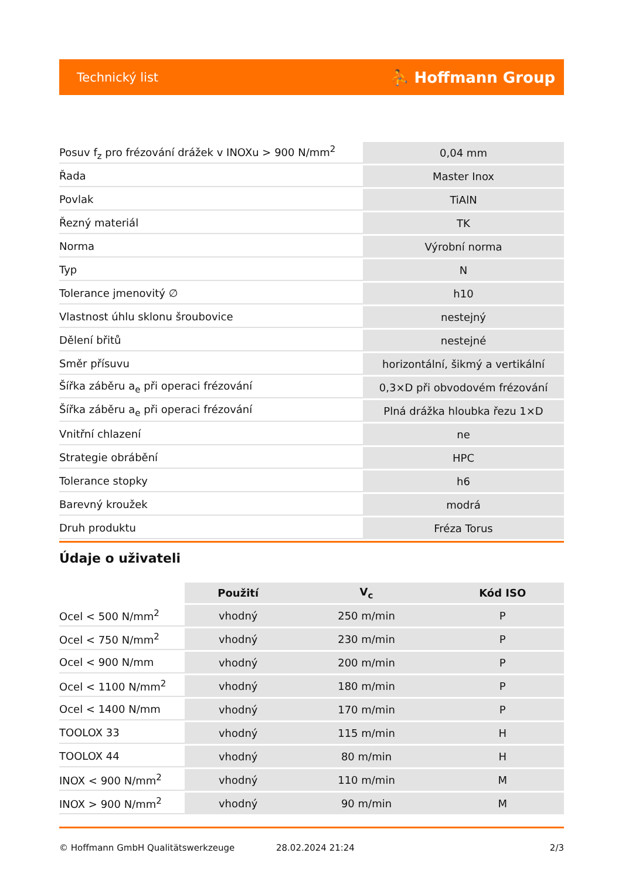Technický list ⛹ Hoffmann Group
| Posuv f<sub>z</sub> pro frézování drážek v INOXu > 900 N/mm<sup>2</sup> | 0,04 mm |
| Řada | Master Inox |
| Povlak | TiAlN |
| Řezný materiál | TK |
| Norma | Výrobní norma |
| Typ | N |
| Tolerance jmenovitý ∅ | h10 |
| Vlastnost úhlu sklonu šroubovice | nestejný |
| Dělení břitů | nestejné |
| Směr přísuvu | horizontální, šikmý a vertikální |
| Šířka záběru a<sub>e</sub> při operaci frézování | 0,3×D při obvodovém frézování |
| Šířka záběru a<sub>e</sub> při operaci frézování | Plná drážka hloubka řezu 1×D |
| Vnitřní chlazení | ne |
| Strategie obrábění | HPC |
| Tolerance stopky | h6 |
| Barevný kroužek | modrá |
| Druh produktu | Fréza Torus |
Údaje o uživateli
| | Použití | V<sub>c</sub> | Kód ISO |
| --- | --- | --- | --- |
| Ocel < 500 N/mm<sup>2</sup> | vhodný | 250 m/min | P |
| Ocel < 750 N/mm<sup>2</sup> | vhodný | 230 m/min | P |
| Ocel < 900 N/mm | vhodný | 200 m/min | P |
| Ocel < 1100 N/mm<sup>2</sup> | vhodný | 180 m/min | P |
| Ocel < 1400 N/mm | vhodný | 170 m/min | P |
| TOOLOX 33 | vhodný | 115 m/min | H |
| TOOLOX 44 | vhodný | 80 m/min | H |
| INOX < 900 N/mm<sup>2</sup> | vhodný | 110 m/min | M |
| INOX > 900 N/mm<sup>2</sup> | vhodný | 90 m/min | M |
© Hoffmann GmbH Qualitätswerkzeuge 28.02.2024 21:24 2/3